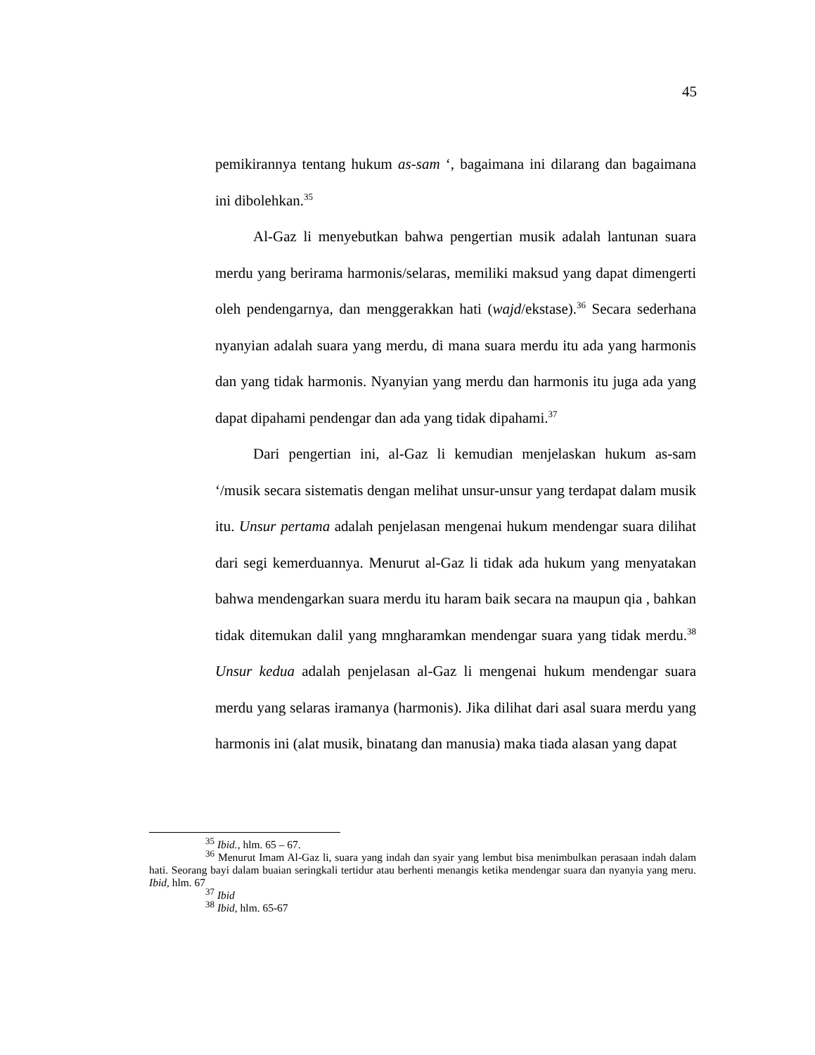45
pemikirannya tentang hukum as-sam ‘, bagaimana ini dilarang dan bagaimana ini dibolehkan.<sup>35</sup>
Al-Gaz li menyebutkan bahwa pengertian musik adalah lantunan suara merdu yang berirama harmonis/selaras, memiliki maksud yang dapat dimengerti oleh pendengarnya, dan menggerakkan hati (wajd/ekstase).<sup>36</sup> Secara sederhana nyanyian adalah suara yang merdu, di mana suara merdu itu ada yang harmonis dan yang tidak harmonis. Nyanyian yang merdu dan harmonis itu juga ada yang dapat dipahami pendengar dan ada yang tidak dipahami.<sup>37</sup>
Dari pengertian ini, al-Gaz li kemudian menjelaskan hukum as-sam ‘/musik secara sistematis dengan melihat unsur-unsur yang terdapat dalam musik itu. Unsur pertama adalah penjelasan mengenai hukum mendengar suara dilihat dari segi kemerduannya. Menurut al-Gaz li tidak ada hukum yang menyatakan bahwa mendengarkan suara merdu itu haram baik secara na maupun qia , bahkan tidak ditemukan dalil yang mngharamkan mendengar suara yang tidak merdu.<sup>38</sup> Unsur kedua adalah penjelasan al-Gaz li mengenai hukum mendengar suara merdu yang selaras iramanya (harmonis). Jika dilihat dari asal suara merdu yang harmonis ini (alat musik, binatang dan manusia) maka tiada alasan yang dapat
<sup>35</sup> Ibid., hlm. 65 – 67.
<sup>36</sup> Menurut Imam Al-Gaz li, suara yang indah dan syair yang lembut bisa menimbulkan perasaan indah dalam hati. Seorang bayi dalam buaian seringkali tertidur atau berhenti menangis ketika mendengar suara dan nyanyia yang meru. Ibid, hlm. 67
<sup>37</sup> Ibid
<sup>38</sup> Ibid, hlm. 65-67